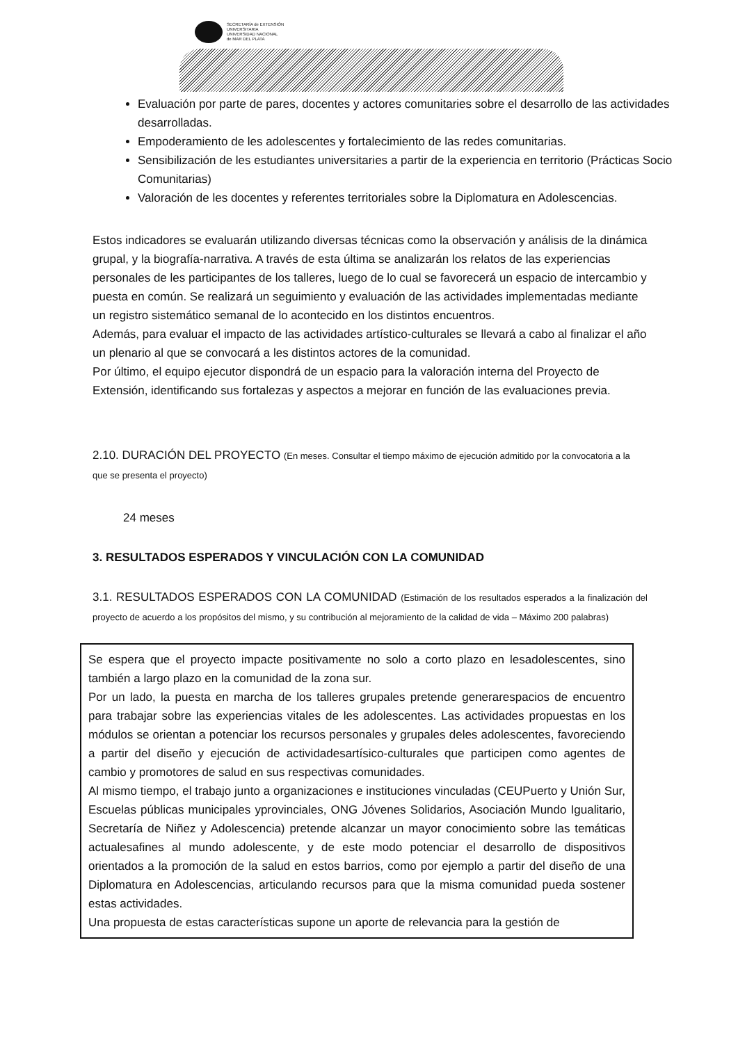SECRETARÍA de EXTENSIÓN
UNIVERSITARIA
UNIVERSIDAD NACIONAL
de MAR DEL PLATA
Evaluación por parte de pares, docentes y actores comunitaries sobre el desarrollo de las actividades desarrolladas.
Empoderamiento de les adolescentes y fortalecimiento de las redes comunitarias.
Sensibilización de les estudiantes universitaries a partir de la experiencia en territorio (Prácticas Socio Comunitarias)
Valoración de les docentes y referentes territoriales sobre la Diplomatura en Adolescencias.
Estos indicadores se evaluarán utilizando diversas técnicas como la observación y análisis de la dinámica grupal, y la biografía-narrativa. A través de esta última se analizarán los relatos de las experiencias personales de les participantes de los talleres, luego de lo cual se favorecerá un espacio de intercambio y puesta en común. Se realizará un seguimiento y evaluación de las actividades implementadas mediante un registro sistemático semanal de lo acontecido en los distintos encuentros.
Además, para evaluar el impacto de las actividades artístico-culturales se llevará a cabo al finalizar el año un plenario al que se convocará a les distintos actores de la comunidad.
Por último, el equipo ejecutor dispondrá de un espacio para la valoración interna del Proyecto de Extensión, identificando sus fortalezas y aspectos a mejorar en función de las evaluaciones previa.
2.10. DURACIÓN DEL PROYECTO (En meses. Consultar el tiempo máximo de ejecución admitido por la convocatoria a la que se presenta el proyecto)
24 meses
3. RESULTADOS ESPERADOS Y VINCULACIÓN CON LA COMUNIDAD
3.1. RESULTADOS ESPERADOS CON LA COMUNIDAD (Estimación de los resultados esperados a la finalización del proyecto de acuerdo a los propósitos del mismo, y su contribución al mejoramiento de la calidad de vida – Máximo 200 palabras)
Se espera que el proyecto impacte positivamente no solo a corto plazo en lesadolescentes, sino también a largo plazo en la comunidad de la zona sur.
Por un lado, la puesta en marcha de los talleres grupales pretende generarespacios de encuentro para trabajar sobre las experiencias vitales de les adolescentes. Las actividades propuestas en los módulos se orientan a potenciar los recursos personales y grupales deles adolescentes, favoreciendo a partir del diseño y ejecución de actividadesartísico-culturales que participen como agentes de cambio y promotores de salud en sus respectivas comunidades.
Al mismo tiempo, el trabajo junto a organizaciones e instituciones vinculadas (CEUPuerto y Unión Sur, Escuelas públicas municipales yprovinciales, ONG Jóvenes Solidarios, Asociación Mundo Igualitario, Secretaría de Niñez y Adolescencia) pretende alcanzar un mayor conocimiento sobre las temáticas actualesafines al mundo adolescente, y de este modo potenciar el desarrollo de dispositivos orientados a la promoción de la salud en estos barrios, como por ejemplo a partir del diseño de una Diplomatura en Adolescencias, articulando recursos para que la misma comunidad pueda sostener estas actividades.
Una propuesta de estas características supone un aporte de relevancia para la gestión de